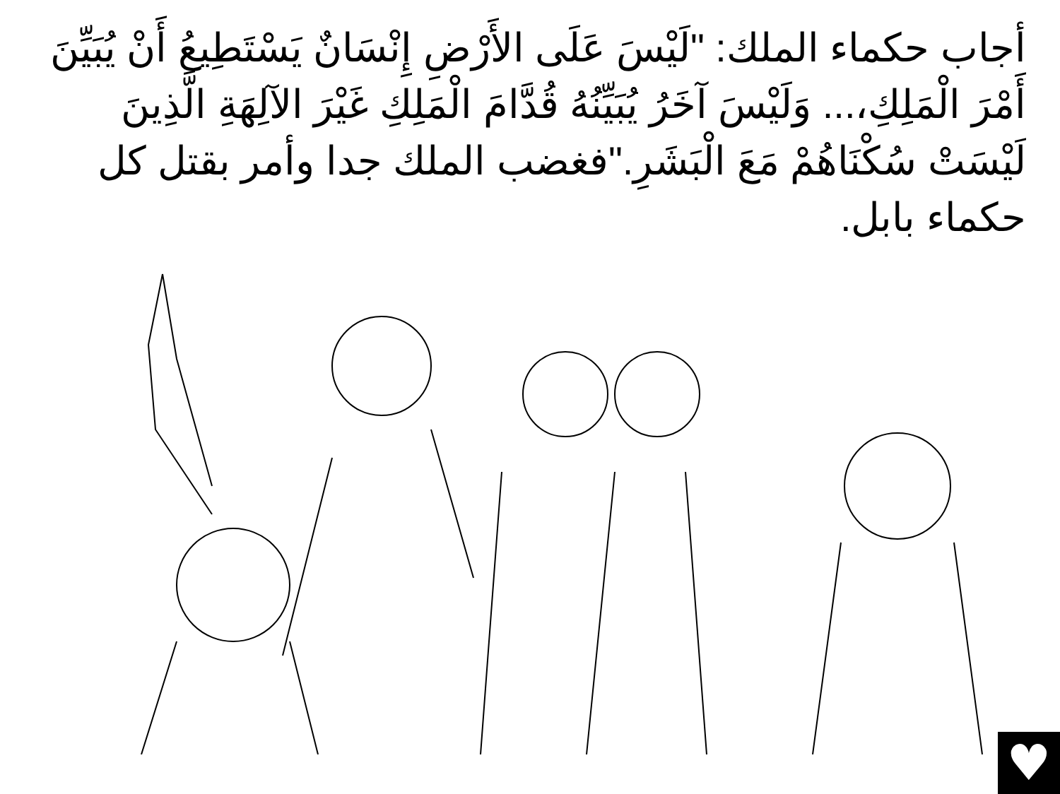أجاب حكماء الملك: "لَيْسَ عَلَى الأَرْضِ إِنْسَانٌ يَسْتَطِيعُ أَنْ يُبَيِّنَ أَمْرَ الْمَلِكِ،... وَلَيْسَ آخَرُ يُبَيِّنُهُ قُدَّامَ الْمَلِكِ غَيْرَ الآلِهَةِ الَّذِينَ لَيْسَتْ سُكْنَاهُمْ مَعَ الْبَشَرِ."فغضب الملك جدا وأمر بقتل كل حكماء بابل.
♥